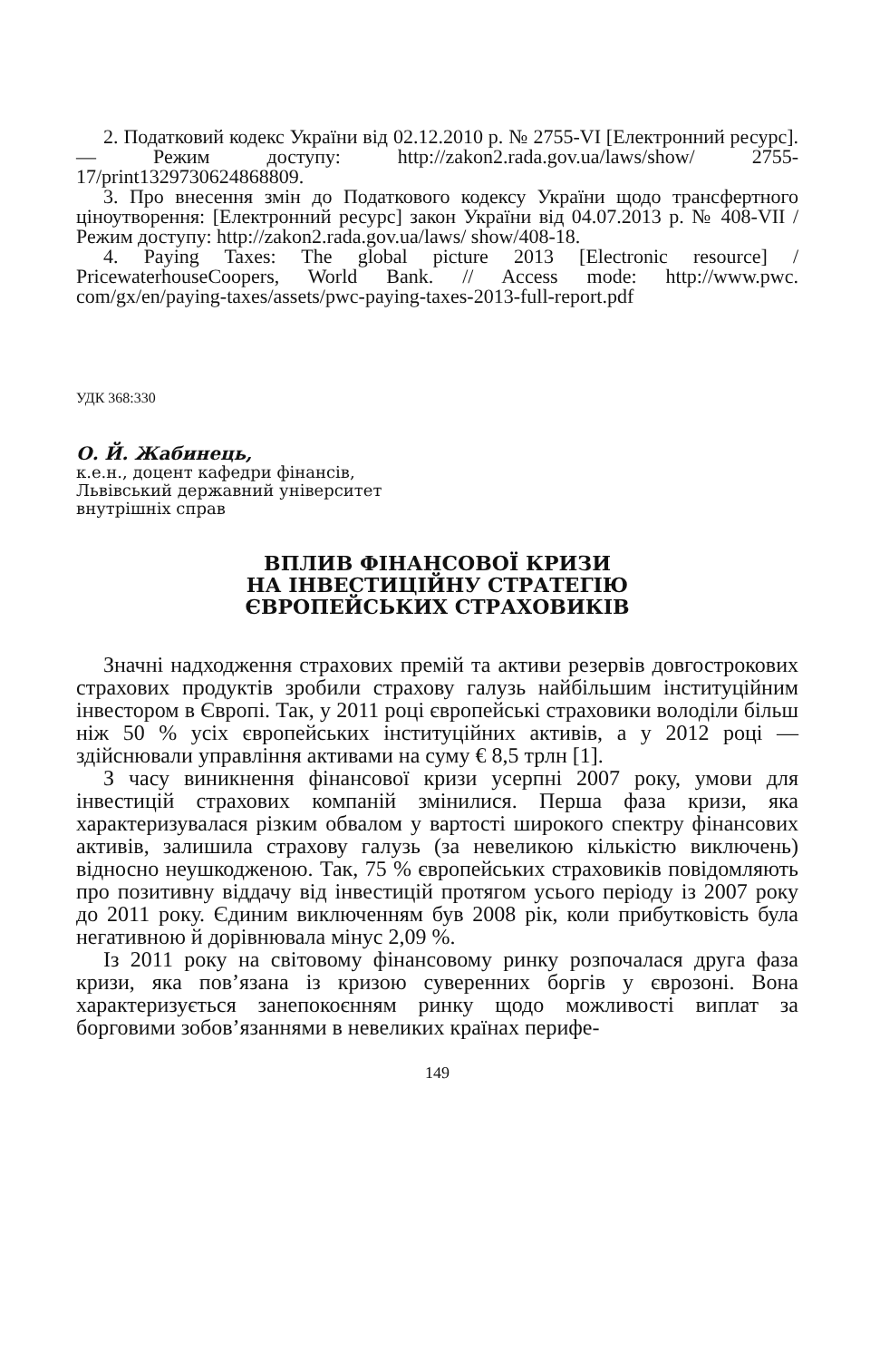2. Податковий кодекс України від 02.12.2010 р. № 2755-VI [Електронний ресурс]. — Режим доступу: http://zakon2.rada.gov.ua/laws/show/ 2755-17/print1329730624868809.
3. Про внесення змін до Податкового кодексу України щодо трансфертного ціноутворення: [Електронний ресурс] закон України від 04.07.2013 р. № 408-VII / Режим доступу: http://zakon2.rada.gov.ua/laws/ show/408-18.
4. Paying Taxes: The global picture 2013 [Electronic resource] / PricewaterhouseCoopers, World Bank. // Access mode: http://www.pwc. com/gx/en/paying-taxes/assets/pwc-paying-taxes-2013-full-report.pdf
УДК 368:330
О. Й. Жабинець,
к.е.н., доцент кафедри фінансів,
Львівський державний університет
внутрішніх справ
ВПЛИВ ФІНАНСОВОЇ КРИЗИ
НА ІНВЕСТИЦІЙНУ СТРАТЕГІЮ
ЄВРОПЕЙСЬКИХ СТРАХОВИКІВ
Значні надходження страхових премій та активи резервів довгострокових страхових продуктів зробили страхову галузь найбільшим інституційним інвестором в Європі. Так, у 2011 році європейські страховики володіли більш ніж 50 % усіх європейських інституційних активів, а у 2012 році — здійснювали управління активами на суму € 8,5 трлн [1].
З часу виникнення фінансової кризи усерпні 2007 року, умови для інвестицій страхових компаній змінилися. Перша фаза кризи, яка характеризувалася різким обвалом у вартості широкого спектру фінансових активів, залишила страхову галузь (за невеликою кількістю виключень) відносно неушкодженою. Так, 75 % європейських страховиків повідомляють про позитивну віддачу від інвестицій протягом усього періоду із 2007 року до 2011 року. Єдиним виключенням був 2008 рік, коли прибутковість була негативною й дорівнювала мінус 2,09 %.
Із 2011 року на світовому фінансовому ринку розпочалася друга фаза кризи, яка пов’язана із кризою суверенних боргів у єврозоні. Вона характеризується занепокоєнням ринку щодо можливості виплат за борговими зобов’язаннями в невеликих країнах перифе-
149